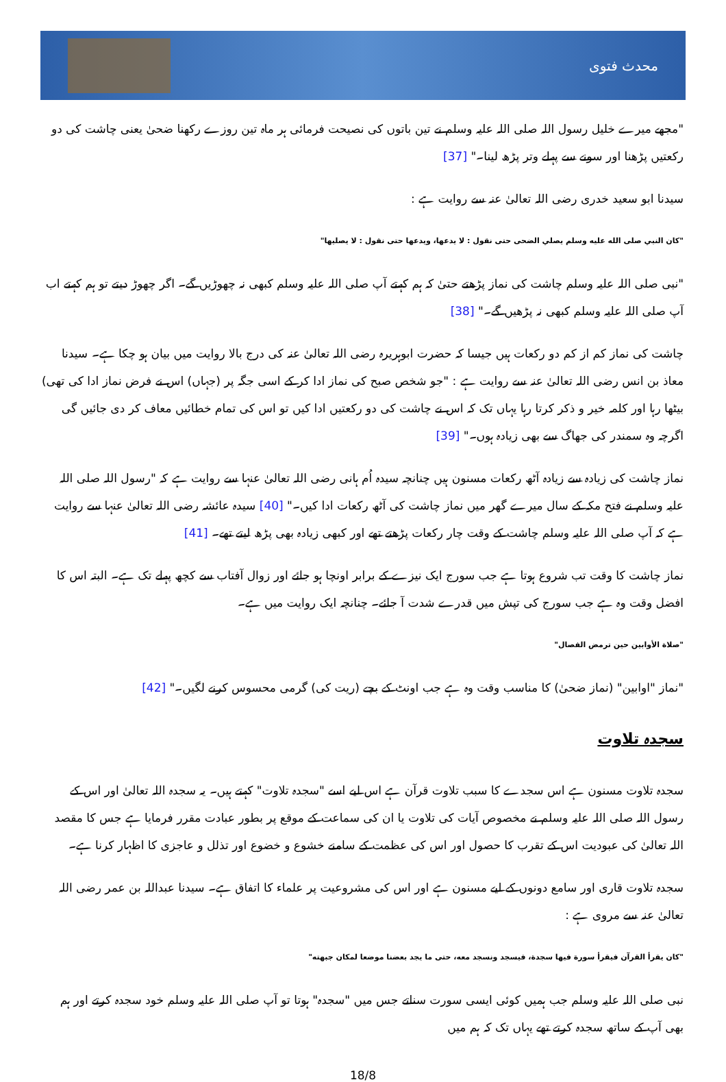محدث فتوی
"مجھے میرے خلیل رسول اللہ صلی اللہ علیہ وسلم نے تین باتوں کی نصیحت فرمائی ہر ماہ تین روزے رکھنا ضحیٰ یعنی چاشت کی دو رکعتیں پڑھنا اور سونے سے پہلے وتر پڑھ لینا۔" [37]
سیدنا ابو سعید خدری رضی اللہ تعالیٰ عنہ سے روایت ہے :
"كان النبي صلى الله عليه وسلم يصلي الضحى حتى نقول : لا يدعها، ويدعها حتى نقول : لا يصليها"
"نبی صلی اللہ علیہ وسلم چاشت کی نماز پڑھتے حتیٰ کہ ہم کہتے آپ صلی اللہ علیہ وسلم کبھی نہ چھوڑیں گے۔ اگر چھوڑ دیتے تو ہم کہتے اب آپ صلی اللہ علیہ وسلم کبھی نہ پڑھیں گے۔" [38]
چاشت کی نماز کم از کم دو رکعات ہیں جیسا کہ حضرت ابوہریرہ رضی اللہ تعالیٰ عنہ کی درج بالا روایت میں بیان ہو چکا ہے۔ سیدنا معاذ بن انس رضی اللہ تعالیٰ عنہ سے روایت ہے : "جو شخص صبح کی نماز ادا کر کے اسی جگہ پر (جہاں) اس نے فرض نماز ادا کی تھی) بیٹھا رہا اور کلمہ خیر و ذکر کرتا رہا یہاں تک کہ اس نے چاشت کی دو رکعتیں ادا کیں تو اس کی تمام خطائیں معاف کر دی جائیں گی اگرچہ وہ سمندر کی جھاگ سے بھی زیادہ ہوں۔" [39]
نماز چاشت کی زیادہ سے زیادہ آٹھ رکعات مسنون ہیں چنانچہ سیدہ اُم ہانی رضی اللہ تعالیٰ عنہا سے روایت ہے کہ "رسول اللہ صلی اللہ علیہ وسلم نے فتح مکہ کے سال میرے گھر میں نماز چاشت کی آٹھ رکعات ادا کیں۔" [40] سیدہ عائشہ رضی اللہ تعالیٰ عنہا سے روایت ہے کہ آپ صلی اللہ علیہ وسلم چاشت کے وقت چار رکعات پڑھتے تھے اور کبھی زیادہ بھی پڑھ لیتے تھے۔ [41]
نماز چاشت کا وقت تب شروع ہوتا ہے جب سورج ایک نیزے کے برابر اونچا ہو جائے اور زوال آفتاب سے کچھ پہلے تک ہے۔ البتہ اس کا افضل وقت وہ ہے جب سورج کی تپش میں قدرے شدت آ جائے۔ چنانچہ ایک روایت میں ہے۔
"صلاة الأوابين حين ترمض الفصال"
"نماز "اوابین" (نماز ضحیٰ) کا مناسب وقت وہ ہے جب اونٹ کے بچے (ریت کی) گرمی محسوس کرنے لگیں۔" [42]
سجدہ تلاوت
سجدہ تلاوت مسنون ہے اس سجدے کا سبب تلاوت قرآن ہے اس لیے اسے "سجدہ تلاوت" کہتے ہیں۔ یہ سجدہ اللہ تعالیٰ اور اس کے رسول اللہ صلی اللہ علیہ وسلم نے مخصوص آیات کی تلاوت یا ان کی سماعت کے موقع پر بطور عبادت مقرر فرمایا ہے جس کا مقصد اللہ تعالیٰ کی عبودیت اس کے تقرب کا حصول اور اس کی عظمت کے سامنے خشوع و خضوع اور تذلل و عاجزی کا اظہار کرنا ہے۔
سجدہ تلاوت قاری اور سامع دونوں کے لیے مسنون ہے اور اس کی مشروعیت پر علماء کا اتفاق ہے۔ سیدنا عبداللہ بن عمر رضی اللہ تعالیٰ عنہ سے مروی ہے :
"كان يقرأ القرآن فيقرأ سورة فيها سجدة، فيسجد ونسجد معه، حتى ما يجد بعضنا موضعا لمكان جبهته"
نبی صلی اللہ علیہ وسلم جب ہمیں کوئی ایسی سورت سناتے جس میں "سجدہ" ہوتا تو آپ صلی اللہ علیہ وسلم خود سجدہ کرتے اور ہم بھی آپ کے ساتھ سجدہ کرتے تھے یہاں تک کہ ہم میں
18/8